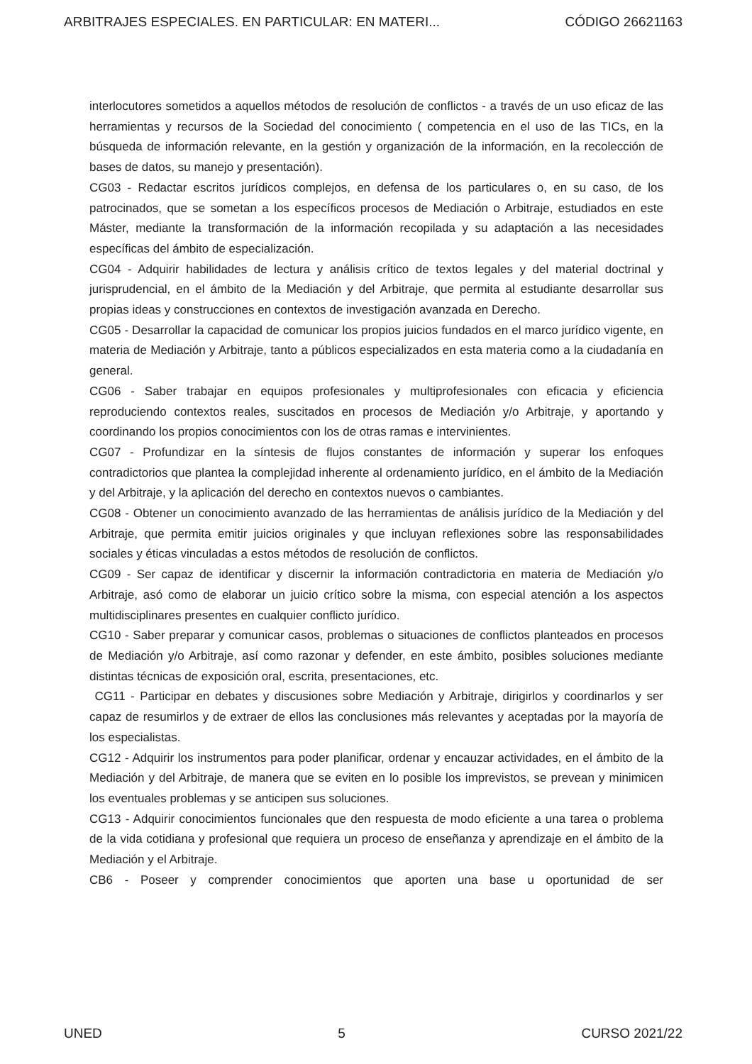ARBITRAJES ESPECIALES. EN PARTICULAR: EN MATERI... CÓDIGO 26621163
interlocutores sometidos a aquellos métodos de resolución de conflictos - a través de un uso eficaz de las herramientas y recursos de la Sociedad del conocimiento ( competencia en el uso de las TICs, en la búsqueda de información relevante, en la gestión y organización de la información, en la recolección de bases de datos, su manejo y presentación).
CG03 - Redactar escritos jurídicos complejos, en defensa de los particulares o, en su caso, de los patrocinados, que se sometan a los específicos procesos de Mediación o Arbitraje, estudiados en este Máster, mediante la transformación de la información recopilada y su adaptación a las necesidades específicas del ámbito de especialización.
CG04 - Adquirir habilidades de lectura y análisis crítico de textos legales y del material doctrinal y jurisprudencial, en el ámbito de la Mediación y del Arbitraje, que permita al estudiante desarrollar sus propias ideas y construcciones en contextos de investigación avanzada en Derecho.
CG05 - Desarrollar la capacidad de comunicar los propios juicios fundados en el marco jurídico vigente, en materia de Mediación y Arbitraje, tanto a públicos especializados en esta materia como a la ciudadanía en general.
CG06 - Saber trabajar en equipos profesionales y multiprofesionales con eficacia y eficiencia reproduciendo contextos reales, suscitados en procesos de Mediación y/o Arbitraje, y aportando y coordinando los propios conocimientos con los de otras ramas e intervinientes.
CG07 - Profundizar en la síntesis de flujos constantes de información y superar los enfoques contradictorios que plantea la complejidad inherente al ordenamiento jurídico, en el ámbito de la Mediación y del Arbitraje, y la aplicación del derecho en contextos nuevos o cambiantes.
CG08 - Obtener un conocimiento avanzado de las herramientas de análisis jurídico de la Mediación y del Arbitraje, que permita emitir juicios originales y que incluyan reflexiones sobre las responsabilidades sociales y éticas vinculadas a estos métodos de resolución de conflictos.
CG09 - Ser capaz de identificar y discernir la información contradictoria en materia de Mediación y/o Arbitraje, asó como de elaborar un juicio crítico sobre la misma, con especial atención a los aspectos multidisciplinares presentes en cualquier conflicto jurídico.
CG10 - Saber preparar y comunicar casos, problemas o situaciones de conflictos planteados en procesos de Mediación y/o Arbitraje, así como razonar y defender, en este ámbito, posibles soluciones mediante distintas técnicas de exposición oral, escrita, presentaciones, etc.
CG11 - Participar en debates y discusiones sobre Mediación y Arbitraje, dirigirlos y coordinarlos y ser capaz de resumirlos y de extraer de ellos las conclusiones más relevantes y aceptadas por la mayoría de los especialistas.
CG12 - Adquirir los instrumentos para poder planificar, ordenar y encauzar actividades, en el ámbito de la Mediación y del Arbitraje, de manera que se eviten en lo posible los imprevistos, se prevean y minimicen los eventuales problemas y se anticipen sus soluciones.
CG13 - Adquirir conocimientos funcionales que den respuesta de modo eficiente a una tarea o problema de la vida cotidiana y profesional que requiera un proceso de enseñanza y aprendizaje en el ámbito de la Mediación y el Arbitraje.
CB6 - Poseer y comprender conocimientos que aporten una base u oportunidad de ser
UNED 5 CURSO 2021/22